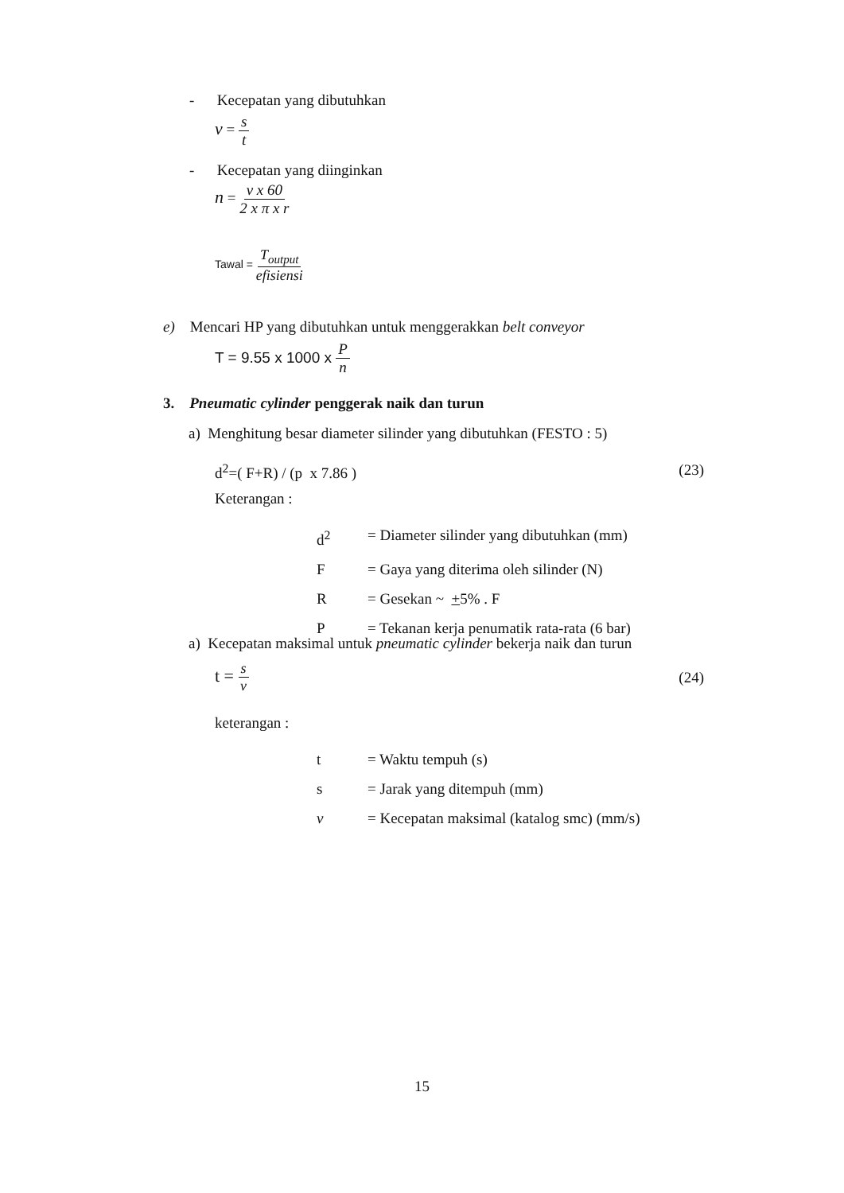- Kecepatan yang dibutuhkan
v = s t
- Kecepatan yang diinginkan
n = v x 60 2 x π x r
Tawal = T<sub>output</sub> efisiensi
e) Mencari HP yang dibutuhkan untuk menggerakkan belt conveyor
T = 9.55 x 1000 x P n
3. Pneumatic cylinder penggerak naik dan turun
a) Menghitung besar diameter silinder yang dibutuhkan (FESTO : 5)
d<sup>2</sup>=( F+R) / (p x 7.86 ) (23)
Keterangan :
d<sup>2</sup> = Diameter silinder yang dibutuhkan (mm)
F = Gaya yang diterima oleh silinder (N)
R = Gesekan ~ +5% . F
P = Tekanan kerja penumatik rata-rata (6 bar)
a) Kecepatan maksimal untuk pneumatic cylinder bekerja naik dan turun
t = s v (24)
keterangan :
t = Waktu tempuh (s)
s = Jarak yang ditempuh (mm)
v = Kecepatan maksimal (katalog smc) (mm/s)
15